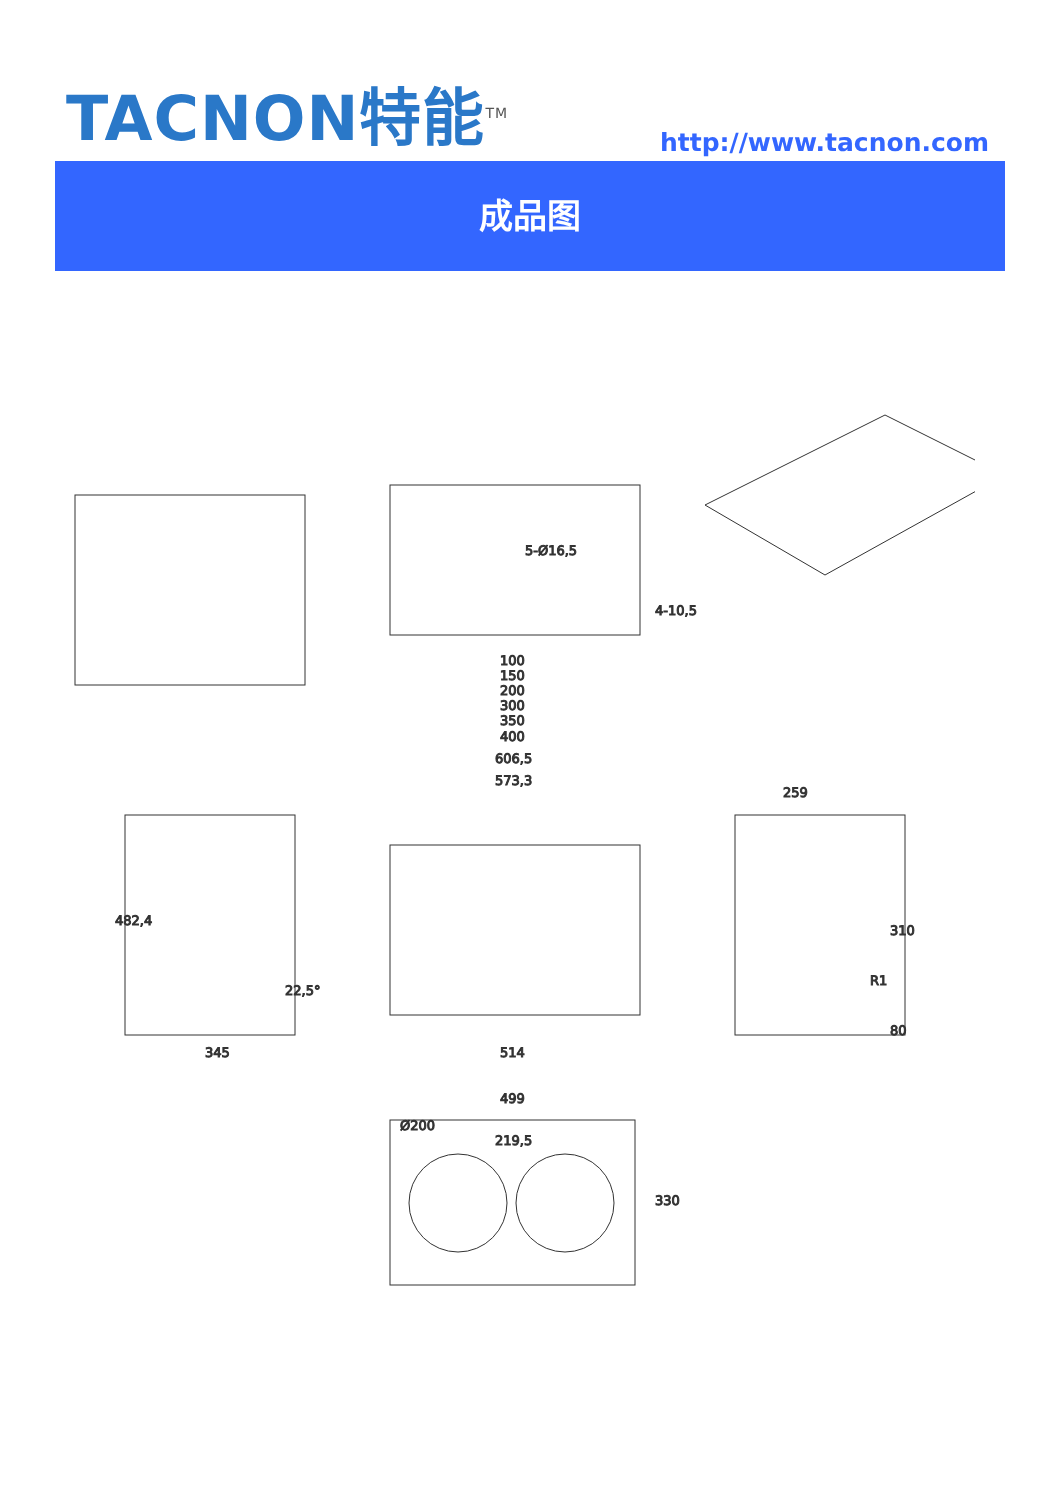TACNON特能<sup>TM</sup>
http://www.tacnon.com
成品图
100
150
200
300
350
400
4-10,5
5-Ø16,5
606,5
573,3
482,4
22,5°
345
514
259
310
R1
80
499
Ø200
219,5
330